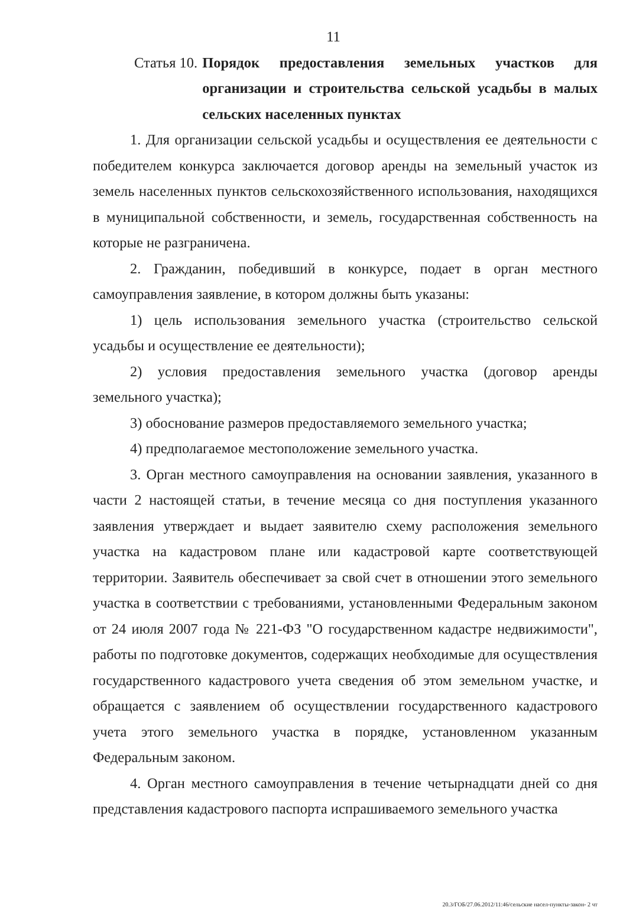11
Статья 10. Порядок предоставления земельных участков для организации и строительства сельской усадьбы в малых сельских населенных пунктах
1. Для организации сельской усадьбы и осуществления ее деятельности с победителем конкурса заключается договор аренды на земельный участок из земель населенных пунктов сельскохозяйственного использования, находящихся в муниципальной собственности, и земель, государственная собственность на которые не разграничена.
2. Гражданин, победивший в конкурсе, подает в орган местного самоуправления заявление, в котором должны быть указаны:
1) цель использования земельного участка (строительство сельской усадьбы и осуществление ее деятельности);
2) условия предоставления земельного участка (договор аренды земельного участка);
3) обоснование размеров предоставляемого земельного участка;
4) предполагаемое местоположение земельного участка.
3. Орган местного самоуправления на основании заявления, указанного в части 2 настоящей статьи, в течение месяца со дня поступления указанного заявления утверждает и выдает заявителю схему расположения земельного участка на кадастровом плане или кадастровой карте соответствующей территории. Заявитель обеспечивает за свой счет в отношении этого земельного участка в соответствии с требованиями, установленными Федеральным законом от 24 июля 2007 года № 221-ФЗ "О государственном кадастре недвижимости", работы по подготовке документов, содержащих необходимые для осуществления государственного кадастрового учета сведения об этом земельном участке, и обращается с заявлением об осуществлении государственного кадастрового учета этого земельного участка в порядке, установленном указанным Федеральным законом.
4. Орган местного самоуправления в течение четырнадцати дней со дня представления кадастрового паспорта испрашиваемого земельного участка
20.3/ГОБ/27.06.2012/11:46/сельские насел-пункты-закон- 2 чт